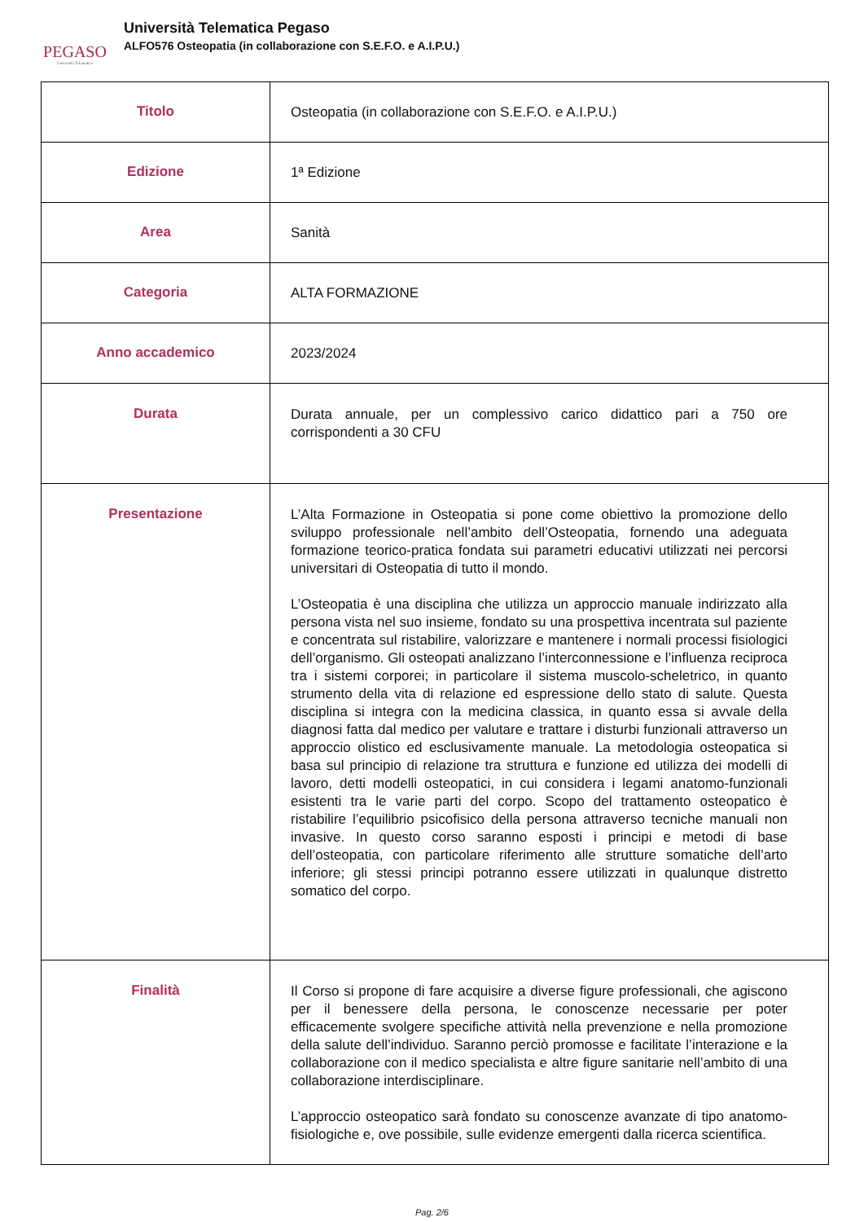PEGASO
Università Telematica
Università Telematica Pegaso
ALFO576 Osteopatia (in collaborazione con S.E.F.O. e A.I.P.U.)
| Titolo | Osteopatia (in collaborazione con S.E.F.O. e A.I.P.U.) |
| Edizione | 1ª Edizione |
| Area | Sanità |
| Categoria | ALTA FORMAZIONE |
| Anno accademico | 2023/2024 |
| Durata | Durata annuale, per un complessivo carico didattico pari a 750 ore corrispondenti a 30 CFU |
| Presentazione | L’Alta Formazione in Osteopatia si pone come obiettivo la promozione dello sviluppo professionale nell’ambito dell’Osteopatia, fornendo una adeguata formazione teorico-pratica fondata sui parametri educativi utilizzati nei percorsi universitari di Osteopatia di tutto il mondo. L’Osteopatia è una disciplina che utilizza un approccio manuale indirizzato alla persona vista nel suo insieme, fondato su una prospettiva incentrata sul paziente e concentrata sul ristabilire, valorizzare e mantenere i normali processi fisiologici dell’organismo. Gli osteopati analizzano l’interconnessione e l’influenza reciproca tra i sistemi corporei; in particolare il sistema muscolo-scheletrico, in quanto strumento della vita di relazione ed espressione dello stato di salute. Questa disciplina si integra con la medicina classica, in quanto essa si avvale della diagnosi fatta dal medico per valutare e trattare i disturbi funzionali attraverso un approccio olistico ed esclusivamente manuale. La metodologia osteopatica si basa sul principio di relazione tra struttura e funzione ed utilizza dei modelli di lavoro, detti modelli osteopatici, in cui considera i legami anatomo-funzionali esistenti tra le varie parti del corpo. Scopo del trattamento osteopatico è ristabilire l’equilibrio psicofisico della persona attraverso tecniche manuali non invasive. In questo corso saranno esposti i principi e metodi di base dell’osteopatia, con particolare riferimento alle strutture somatiche dell’arto inferiore; gli stessi principi potranno essere utilizzati in qualunque distretto somatico del corpo. |
| Finalità | Il Corso si propone di fare acquisire a diverse figure professionali, che agiscono per il benessere della persona, le conoscenze necessarie per poter efficacemente svolgere specifiche attività nella prevenzione e nella promozione della salute dell’individuo. Saranno perciò promosse e facilitate l’interazione e la collaborazione con il medico specialista e altre figure sanitarie nell’ambito di una collaborazione interdisciplinare. L’approccio osteopatico sarà fondato su conoscenze avanzate di tipo anatomo-fisiologiche e, ove possibile, sulle evidenze emergenti dalla ricerca scientifica. |
Pag. 2/6